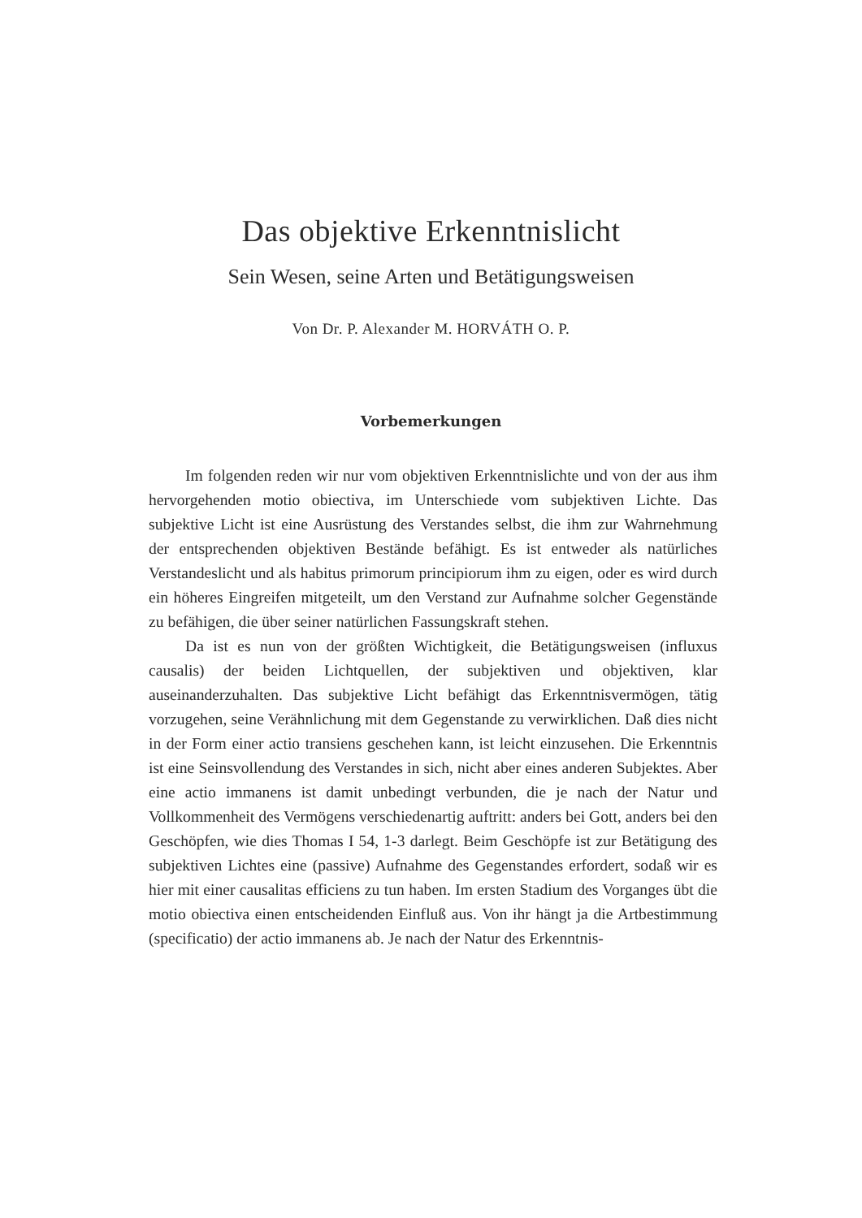Das objektive Erkenntnislicht
Sein Wesen, seine Arten und Betätigungsweisen
Von Dr. P. Alexander M. HORVÁTH O. P.
Vorbemerkungen
Im folgenden reden wir nur vom objektiven Erkenntnislichte und von der aus ihm hervorgehenden motio obiectiva, im Unterschiede vom subjektiven Lichte. Das subjektive Licht ist eine Ausrüstung des Verstandes selbst, die ihm zur Wahrnehmung der entsprechenden objektiven Bestände befähigt. Es ist entweder als natürliches Verstandeslicht und als habitus primorum principiorum ihm zu eigen, oder es wird durch ein höheres Eingreifen mitgeteilt, um den Verstand zur Aufnahme solcher Gegenstände zu befähigen, die über seiner natürlichen Fassungskraft stehen.
Da ist es nun von der größten Wichtigkeit, die Betätigungsweisen (influxus causalis) der beiden Lichtquellen, der subjektiven und objektiven, klar auseinanderzuhalten. Das subjektive Licht befähigt das Erkenntnisvermögen, tätig vorzugehen, seine Verähnlichung mit dem Gegenstande zu verwirklichen. Daß dies nicht in der Form einer actio transiens geschehen kann, ist leicht einzusehen. Die Erkenntnis ist eine Seinsvollendung des Verstandes in sich, nicht aber eines anderen Subjektes. Aber eine actio immanens ist damit unbedingt verbunden, die je nach der Natur und Vollkommenheit des Vermögens verschiedenartig auftritt: anders bei Gott, anders bei den Geschöpfen, wie dies Thomas I 54, 1-3 darlegt. Beim Geschöpfe ist zur Betätigung des subjektiven Lichtes eine (passive) Aufnahme des Gegenstandes erfordert, sodaß wir es hier mit einer causalitas efficiens zu tun haben. Im ersten Stadium des Vorganges übt die motio obiectiva einen entscheidenden Einfluß aus. Von ihr hängt ja die Artbestimmung (specificatio) der actio immanens ab. Je nach der Natur des Erkenntnis-